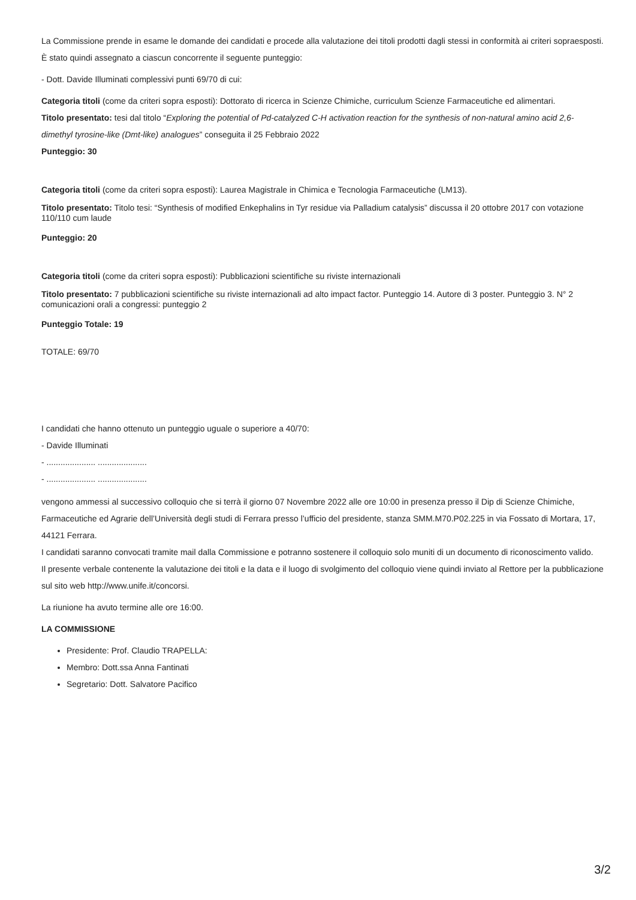La Commissione prende in esame le domande dei candidati e procede alla valutazione dei titoli prodotti dagli stessi in conformità ai criteri sopraesposti.
È stato quindi assegnato a ciascun concorrente il seguente punteggio:
- Dott. Davide Illuminati complessivi punti 69/70 di cui:
Categoria titoli (come da criteri sopra esposti): Dottorato di ricerca in Scienze Chimiche, curriculum Scienze Farmaceutiche ed alimentari.
Titolo presentato: tesi dal titolo “Exploring the potential of Pd-catalyzed C-H activation reaction for the synthesis of non-natural amino acid 2,6-dimethyl tyrosine-like (Dmt-like) analogues” conseguita il 25 Febbraio 2022
Punteggio: 30
Categoria titoli (come da criteri sopra esposti): Laurea Magistrale in Chimica e Tecnologia Farmaceutiche (LM13).
Titolo presentato: Titolo tesi: “Synthesis of modified Enkephalins in Tyr residue via Palladium catalysis” discussa il 20 ottobre 2017 con votazione 110/110 cum laude
Punteggio: 20
Categoria titoli (come da criteri sopra esposti): Pubblicazioni scientifiche su riviste internazionali
Titolo presentato: 7 pubblicazioni scientifiche su riviste internazionali ad alto impact factor. Punteggio 14. Autore di 3 poster. Punteggio 3. N° 2 comunicazioni orali a congressi: punteggio 2
Punteggio Totale: 19
TOTALE: 69/70
I candidati che hanno ottenuto un punteggio uguale o superiore a 40/70:
- Davide Illuminati
- ..................... .....................
- ..................... .....................
vengono ammessi al successivo colloquio che si terrà il giorno 07 Novembre 2022 alle ore 10:00 in presenza presso il Dip di Scienze Chimiche, Farmaceutiche ed Agrarie dell’Università degli studi di Ferrara presso l’ufficio del presidente, stanza SMM.M70.P02.225 in via Fossato di Mortara, 17, 44121 Ferrara.
I candidati saranno convocati tramite mail dalla Commissione e potranno sostenere il colloquio solo muniti di un documento di riconoscimento valido.
Il presente verbale contenente la valutazione dei titoli e la data e il luogo di svolgimento del colloquio viene quindi inviato al Rettore per la pubblicazione sul sito web http://www.unife.it/concorsi.
La riunione ha avuto termine alle ore 16:00.
LA COMMISSIONE
Presidente: Prof. Claudio TRAPELLA:
Membro: Dott.ssa Anna Fantinati
Segretario: Dott. Salvatore Pacifico
3/2